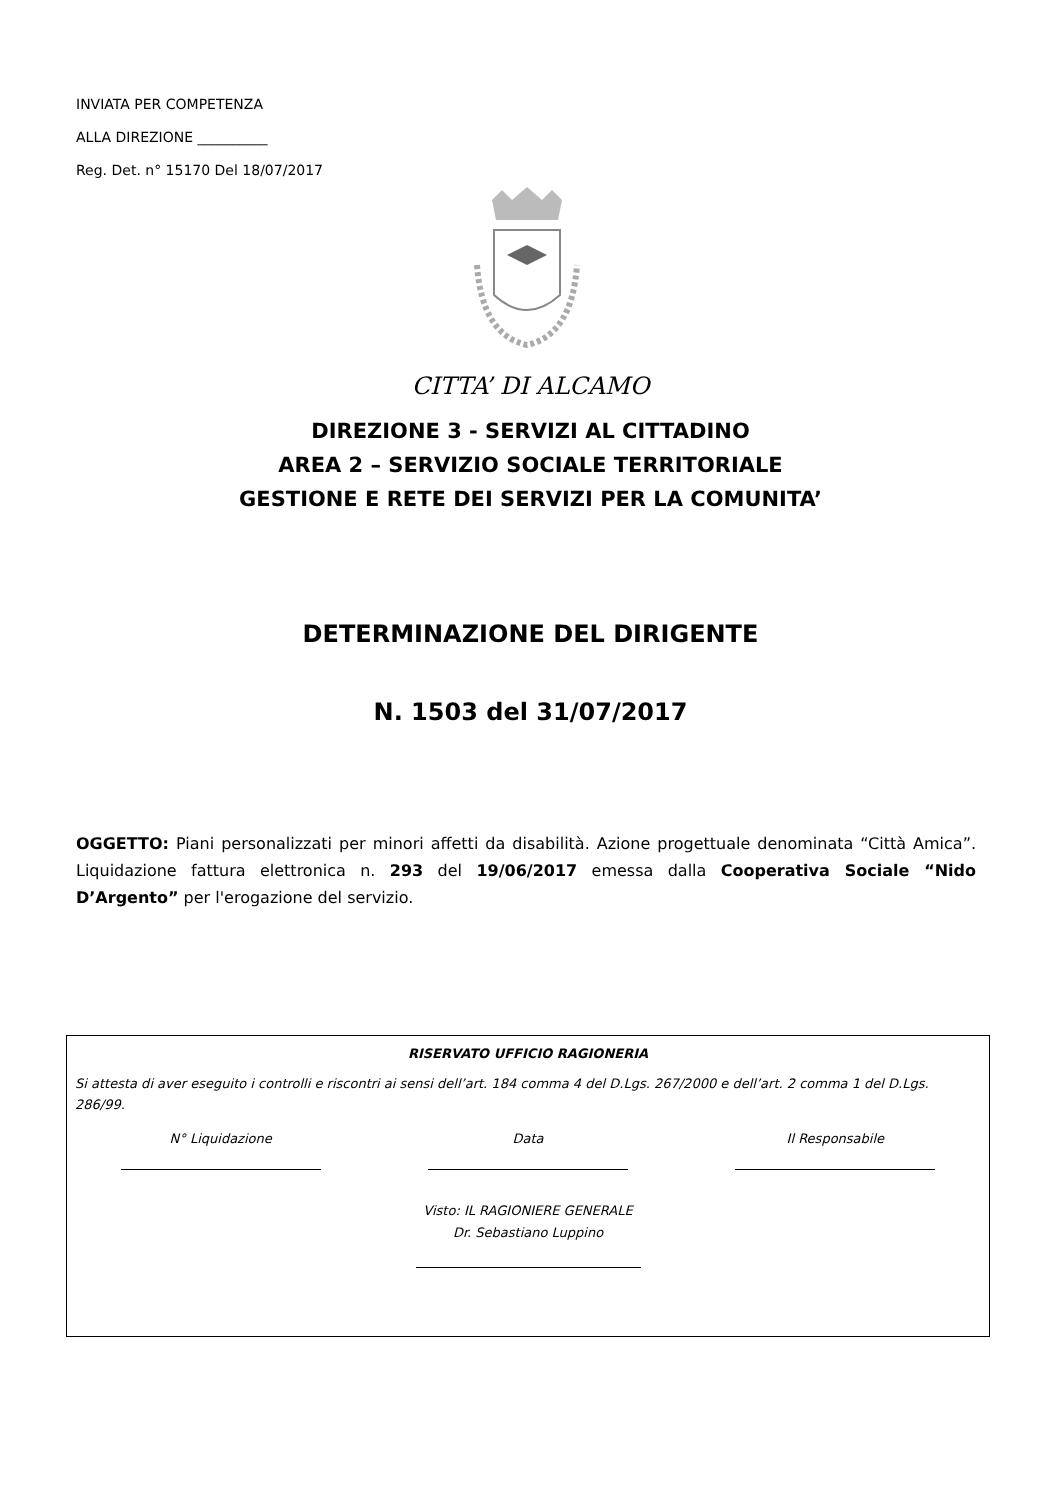INVIATA PER COMPETENZA
ALLA DIREZIONE __________
Reg. Det. n° 15170 Del 18/07/2017
CITTA’ DI ALCAMO
DIREZIONE 3 - SERVIZI AL CITTADINO
AREA 2 – SERVIZIO SOCIALE TERRITORIALE
GESTIONE E RETE DEI SERVIZI PER LA COMUNITA’
DETERMINAZIONE DEL DIRIGENTE
N. 1503 del 31/07/2017
OGGETTO: Piani personalizzati per minori affetti da disabilità. Azione progettuale denominata “Città Amica”. Liquidazione fattura elettronica n. 293 del 19/06/2017 emessa dalla Cooperativa Sociale “Nido D’Argento” per l'erogazione del servizio.
RISERVATO UFFICIO RAGIONERIA
Si attesta di aver eseguito i controlli e riscontri ai sensi dell’art. 184 comma 4 del D.Lgs. 267/2000 e dell’art. 2 comma 1 del D.Lgs. 286/99.
N° Liquidazione Data Il Responsabile
Visto: IL RAGIONIERE GENERALE
Dr. Sebastiano Luppino